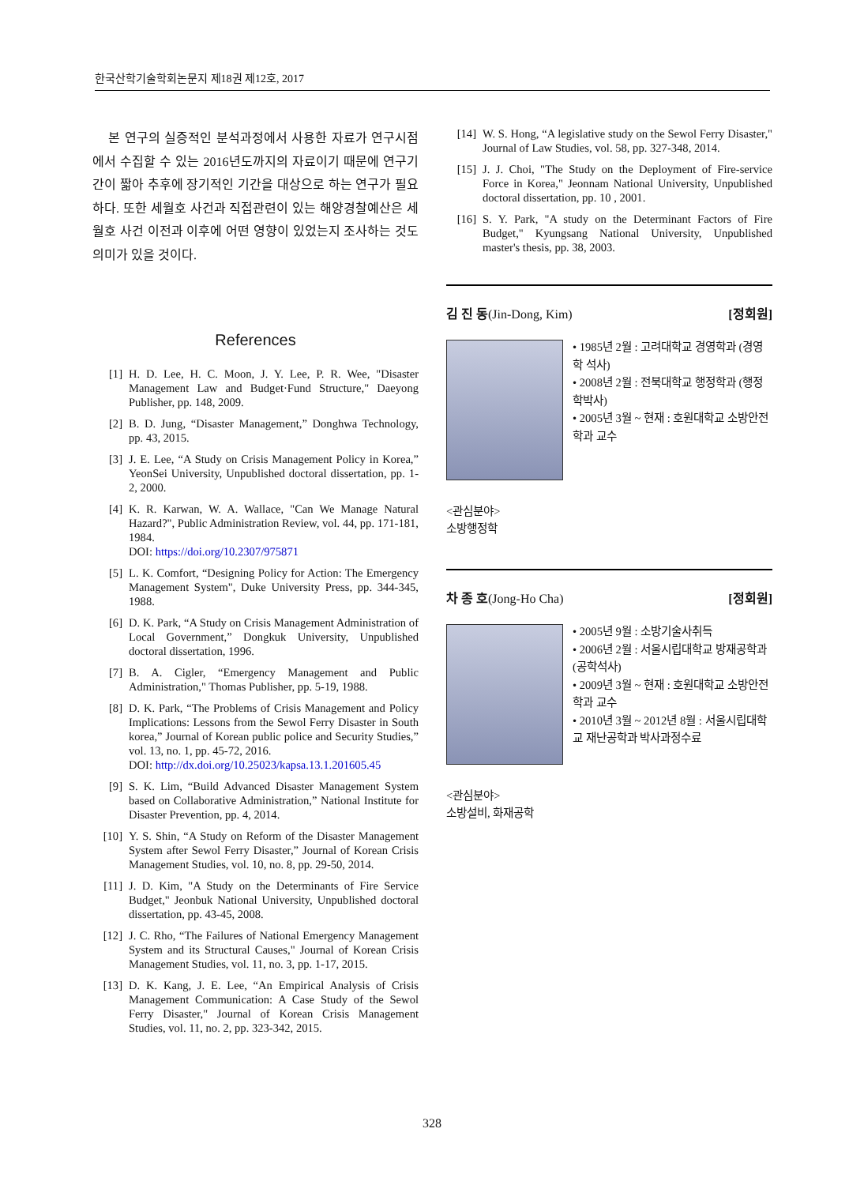한국산학기술학회논문지 제18권 제12호, 2017
본 연구의 실증적인 분석과정에서 사용한 자료가 연구시점에서 수집할 수 있는 2016년도까지의 자료이기 때문에 연구기간이 짧아 추후에 장기적인 기간을 대상으로 하는 연구가 필요하다. 또한 세월호 사건과 직접관련이 있는 해양경찰예산은 세월호 사건 이전과 이후에 어떤 영향이 있었는지 조사하는 것도 의미가 있을 것이다.
References
[1] H. D. Lee, H. C. Moon, J. Y. Lee, P. R. Wee, "Disaster Management Law and Budget·Fund Structure," Daeyong Publisher, pp. 148, 2009.
[2] B. D. Jung, “Disaster Management,” Donghwa Technology, pp. 43, 2015.
[3] J. E. Lee, “A Study on Crisis Management Policy in Korea,” YeonSei University, Unpublished doctoral dissertation, pp. 1-2, 2000.
[4] K. R. Karwan, W. A. Wallace, "Can We Manage Natural Hazard?", Public Administration Review, vol. 44, pp. 171-181, 1984.
DOI: https://doi.org/10.2307/975871
[5] L. K. Comfort, “Designing Policy for Action: The Emergency Management System", Duke University Press, pp. 344-345, 1988.
[6] D. K. Park, “A Study on Crisis Management Administration of Local Government,” Dongkuk University, Unpublished doctoral dissertation, 1996.
[7] B. A. Cigler, “Emergency Management and Public Administration," Thomas Publisher, pp. 5-19, 1988.
[8] D. K. Park, “The Problems of Crisis Management and Policy Implications: Lessons from the Sewol Ferry Disaster in South korea,” Journal of Korean public police and Security Studies,” vol. 13, no. 1, pp. 45-72, 2016.
DOI: http://dx.doi.org/10.25023/kapsa.13.1.201605.45
[9] S. K. Lim, “Build Advanced Disaster Management System based on Collaborative Administration,” National Institute for Disaster Prevention, pp. 4, 2014.
[10] Y. S. Shin, “A Study on Reform of the Disaster Management System after Sewol Ferry Disaster,” Journal of Korean Crisis Management Studies, vol. 10, no. 8, pp. 29-50, 2014.
[11] J. D. Kim, "A Study on the Determinants of Fire Service Budget," Jeonbuk National University, Unpublished doctoral dissertation, pp. 43-45, 2008.
[12] J. C. Rho, “The Failures of National Emergency Management System and its Structural Causes," Journal of Korean Crisis Management Studies, vol. 11, no. 3, pp. 1-17, 2015.
[13] D. K. Kang, J. E. Lee, “An Empirical Analysis of Crisis Management Communication: A Case Study of the Sewol Ferry Disaster," Journal of Korean Crisis Management Studies, vol. 11, no. 2, pp. 323-342, 2015.
[14] W. S. Hong, “A legislative study on the Sewol Ferry Disaster," Journal of Law Studies, vol. 58, pp. 327-348, 2014.
[15] J. J. Choi, "The Study on the Deployment of Fire-service Force in Korea," Jeonnam National University, Unpublished doctoral dissertation, pp. 10 , 2001.
[16] S. Y. Park, "A study on the Determinant Factors of Fire Budget," Kyungsang National University, Unpublished master's thesis, pp. 38, 2003.
김 진 동(Jin-Dong, Kim) [정회원]
• 1985년 2월 : 고려대학교 경영학과 (경영학 석사)
• 2008년 2월 : 전북대학교 행정학과 (행정학박사)
• 2005년 3월 ~ 현재 : 호원대학교 소방안전학과 교수
<관심분야>
소방행정학
차 종 호(Jong-Ho Cha) [정회원]
• 2005년 9월 : 소방기술사취득
• 2006년 2월 : 서울시립대학교 방재공학과(공학석사)
• 2009년 3월 ~ 현재 : 호원대학교 소방안전학과 교수
• 2010년 3월 ~ 2012년 8월 : 서울시립대학교 재난공학과 박사과정수료
<관심분야>
소방설비, 화재공학
328